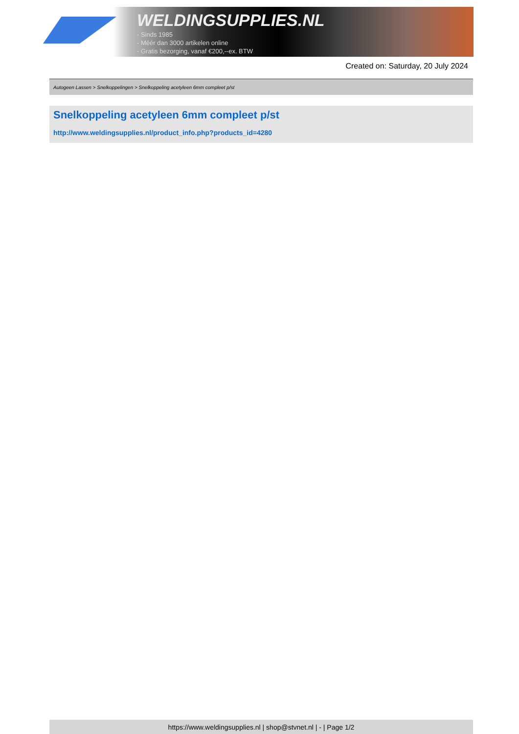WELDINGSUPPLIES.NL
- Sinds 1985
- Méér dan 3000 artikelen online
- Gratis bezorging, vanaf €200,--ex. BTW
Created on: Saturday, 20 July 2024
Autogeen Lassen > Snelkoppelingen > Snelkoppeling acetyleen 6mm compleet p/st
Snelkoppeling acetyleen 6mm compleet p/st
http://www.weldingsupplies.nl/product_info.php?products_id=4280
https://www.weldingsupplies.nl | shop@stvnet.nl | - | Page 1/2